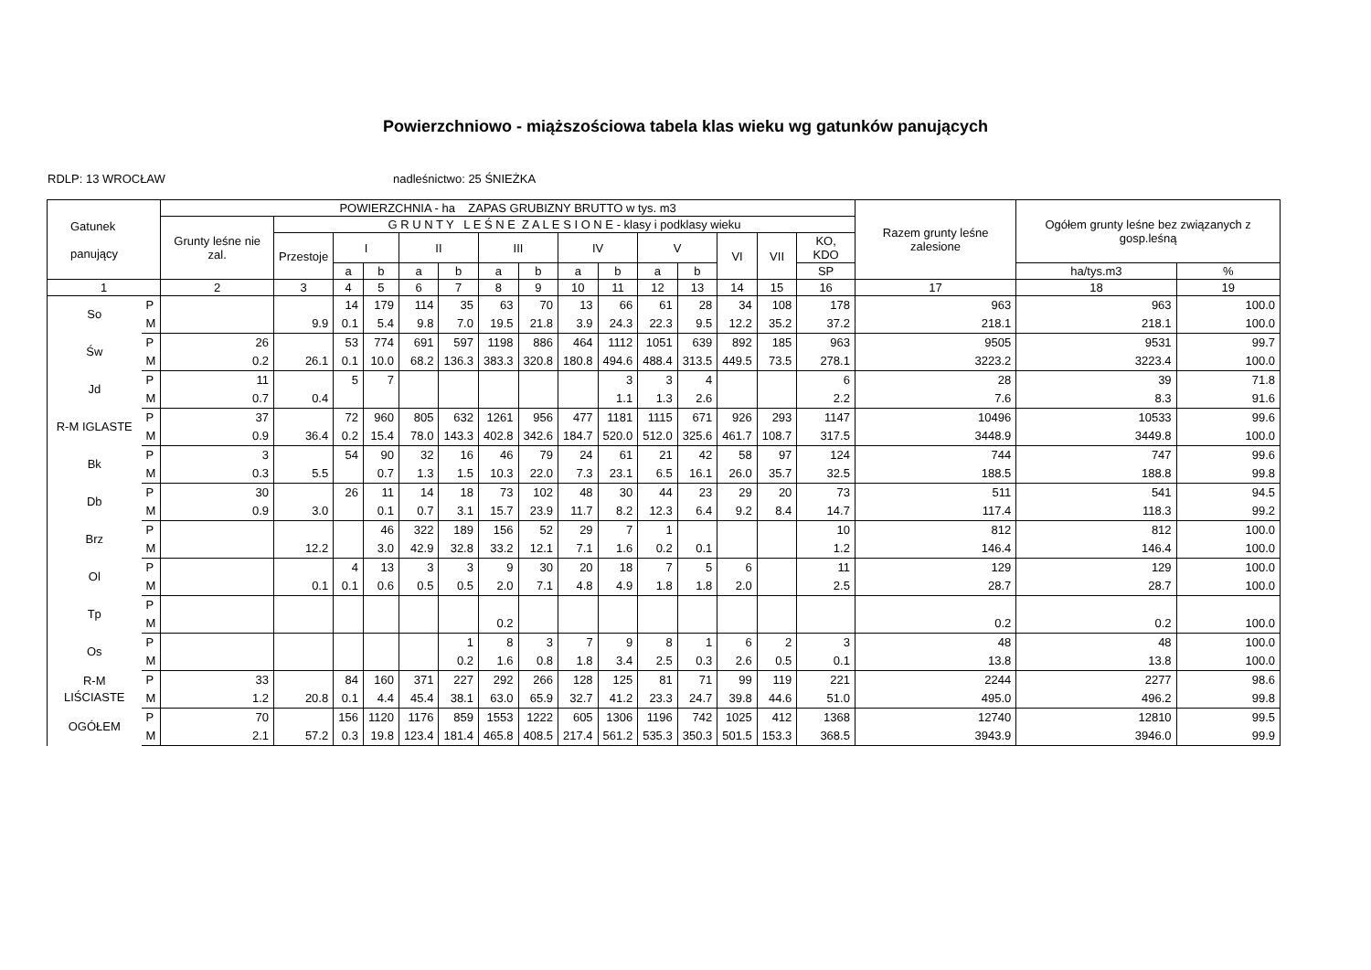Powierzchniowo - miąższościowa tabela klas wieku wg gatunków panujących
RDLP: 13 WROCŁAW nadleśnictwo: 25 ŚNIEŻKA
| Gatunek panujący | | POWIERZCHNIA - ha ZAPAS GRUBIZNY BRUTTO w tys. m3 | | | | | | | | | | | | | | | Razem grunty leśne zalesione | Ogółem grunty leśne bez związanych z gosp.leśną | |
| --- | --- | --- | --- | --- | --- | --- | --- | --- | --- | --- | --- | --- | --- | --- | --- | --- | --- | --- | --- |
| | | Grunty leśne nie zal. | G R U N T Y L E Ś N E Z A L E S I O N E - klasy i podklasy wieku | | | | | | | | | | | | | | | | |
| | | | Przestoje | I | | II | | III | | IV | | V | | VI | VII | KO, KDO | | | |
| | | | | a | b | a | b | a | b | a | b | a | b | | | SP | | ha/tys.m3 | % |
| 1 | | 2 | 3 | 4 | 5 | 6 | 7 | 8 | 9 | 10 | 11 | 12 | 13 | 14 | 15 | 16 | 17 | 18 | 19 |
| So | P | | | 14 | 179 | 114 | 35 | 63 | 70 | 13 | 66 | 61 | 28 | 34 | 108 | 178 | 963 | 963 | 100.0 |
| | M | | 9.9 | 0.1 | 5.4 | 9.8 | 7.0 | 19.5 | 21.8 | 3.9 | 24.3 | 22.3 | 9.5 | 12.2 | 35.2 | 37.2 | 218.1 | 218.1 | 100.0 |
| Św | P | 26 | | 53 | 774 | 691 | 597 | 1198 | 886 | 464 | 1112 | 1051 | 639 | 892 | 185 | 963 | 9505 | 9531 | 99.7 |
| | M | 0.2 | 26.1 | 0.1 | 10.0 | 68.2 | 136.3 | 383.3 | 320.8 | 180.8 | 494.6 | 488.4 | 313.5 | 449.5 | 73.5 | 278.1 | 3223.2 | 3223.4 | 100.0 |
| Jd | P | 11 | | 5 | 7 | | | | | | 3 | 3 | 4 | | | 6 | 28 | 39 | 71.8 |
| | M | 0.7 | 0.4 | | | | | | | | 1.1 | 1.3 | 2.6 | | | 2.2 | 7.6 | 8.3 | 91.6 |
| R-M IGLASTE | P | 37 | | 72 | 960 | 805 | 632 | 1261 | 956 | 477 | 1181 | 1115 | 671 | 926 | 293 | 1147 | 10496 | 10533 | 99.6 |
| | M | 0.9 | 36.4 | 0.2 | 15.4 | 78.0 | 143.3 | 402.8 | 342.6 | 184.7 | 520.0 | 512.0 | 325.6 | 461.7 | 108.7 | 317.5 | 3448.9 | 3449.8 | 100.0 |
| Bk | P | 3 | | 54 | 90 | 32 | 16 | 46 | 79 | 24 | 61 | 21 | 42 | 58 | 97 | 124 | 744 | 747 | 99.6 |
| | M | 0.3 | 5.5 | | 0.7 | 1.3 | 1.5 | 10.3 | 22.0 | 7.3 | 23.1 | 6.5 | 16.1 | 26.0 | 35.7 | 32.5 | 188.5 | 188.8 | 99.8 |
| Db | P | 30 | | 26 | 11 | 14 | 18 | 73 | 102 | 48 | 30 | 44 | 23 | 29 | 20 | 73 | 511 | 541 | 94.5 |
| | M | 0.9 | 3.0 | | 0.1 | 0.7 | 3.1 | 15.7 | 23.9 | 11.7 | 8.2 | 12.3 | 6.4 | 9.2 | 8.4 | 14.7 | 117.4 | 118.3 | 99.2 |
| Brz | P | | | | 46 | 322 | 189 | 156 | 52 | 29 | 7 | 1 | | | | 10 | 812 | 812 | 100.0 |
| | M | | 12.2 | | 3.0 | 42.9 | 32.8 | 33.2 | 12.1 | 7.1 | 1.6 | 0.2 | 0.1 | | | 1.2 | 146.4 | 146.4 | 100.0 |
| Ol | P | | | 4 | 13 | 3 | 3 | 9 | 30 | 20 | 18 | 7 | 5 | 6 | | 11 | 129 | 129 | 100.0 |
| | M | | 0.1 | 0.1 | 0.6 | 0.5 | 0.5 | 2.0 | 7.1 | 4.8 | 4.9 | 1.8 | 1.8 | 2.0 | | 2.5 | 28.7 | 28.7 | 100.0 |
| Tp | P | | | | | | | | | | | | | | | | | | |
| | M | | | | | | | 0.2 | | | | | | | | | 0.2 | 0.2 | 100.0 |
| Os | P | | | | | | 1 | 8 | 3 | 7 | 9 | 8 | 1 | 6 | 2 | 3 | 48 | 48 | 100.0 |
| | M | | | | | | 0.2 | 1.6 | 0.8 | 1.8 | 3.4 | 2.5 | 0.3 | 2.6 | 0.5 | 0.1 | 13.8 | 13.8 | 100.0 |
| R-M LIŚCIASTE | P | 33 | | 84 | 160 | 371 | 227 | 292 | 266 | 128 | 125 | 81 | 71 | 99 | 119 | 221 | 2244 | 2277 | 98.6 |
| | M | 1.2 | 20.8 | 0.1 | 4.4 | 45.4 | 38.1 | 63.0 | 65.9 | 32.7 | 41.2 | 23.3 | 24.7 | 39.8 | 44.6 | 51.0 | 495.0 | 496.2 | 99.8 |
| OGÓŁEM | P | 70 | | 156 | 1120 | 1176 | 859 | 1553 | 1222 | 605 | 1306 | 1196 | 742 | 1025 | 412 | 1368 | 12740 | 12810 | 99.5 |
| | M | 2.1 | 57.2 | 0.3 | 19.8 | 123.4 | 181.4 | 465.8 | 408.5 | 217.4 | 561.2 | 535.3 | 350.3 | 501.5 | 153.3 | 368.5 | 3943.9 | 3946.0 | 99.9 |